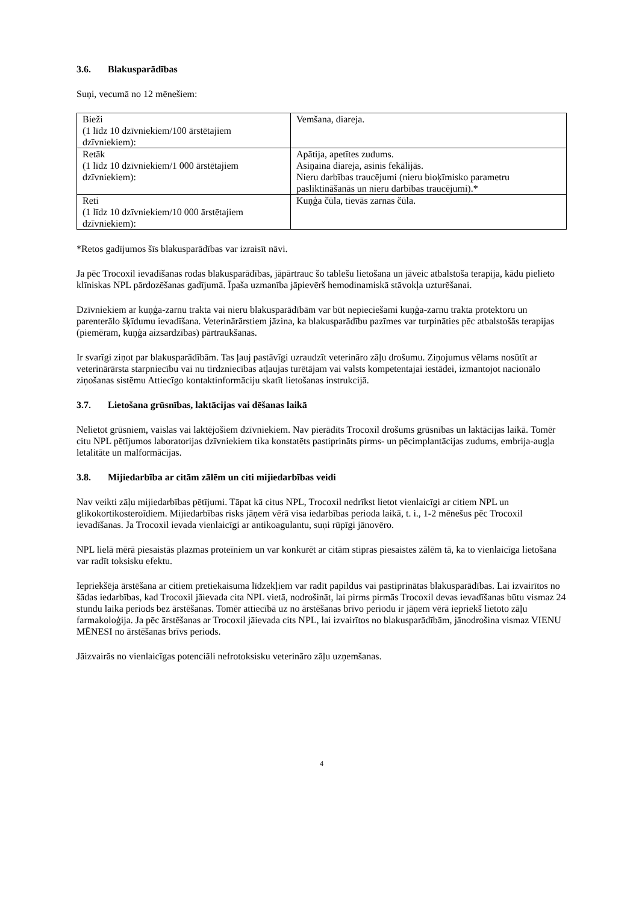3.6. Blakusparādības
Suņi, vecumā no 12 mēnešiem:
| Bieži (1 līdz 10 dzīvniekiem/100 ārstētajiem dzīvniekiem): | Vemšana, diareja. |
| Retāk (1 līdz 10 dzīvniekiem/1 000 ārstētajiem dzīvniekiem): | Apātija, apetītes zudums. Asiņaina diareja, asinis fekālijās. Nieru darbības traucējumi (nieru bioķīmisko parametru pasliktināšanās un nieru darbības traucējumi).* |
| Reti (1 līdz 10 dzīvniekiem/10 000 ārstētajiem dzīvniekiem): | Kuņģa čūla, tievās zarnas čūla. |
*Retos gadījumos šīs blakusparādības var izraisīt nāvi.
Ja pēc Trocoxil ievadīšanas rodas blakusparādības, jāpārtrauc šo tablešu lietošana un jāveic atbalstoša terapija, kādu pielieto klīniskas NPL pārdozēšanas gadījumā. Īpaša uzmanība jāpievērš hemodinamiskā stāvokļa uzturēšanai.
Dzīvniekiem ar kuņģa-zarnu trakta vai nieru blakusparādībām var būt nepieciešami kuņģa-zarnu trakta protektoru un parenterālo šķīdumu ievadīšana. Veterinārārstiem jāzina, ka blakusparādību pazīmes var turpināties pēc atbalstošās terapijas (piemēram, kuņģa aizsardzības) pārtraukšanas.
Ir svarīgi ziņot par blakusparādībām. Tas ļauj pastāvīgi uzraudzīt veterināro zāļu drošumu. Ziņojumus vēlams nosūtīt ar veterinārārsta starpniecību vai nu tirdzniecības atļaujas turētājam vai valsts kompetentajai iestādei, izmantojot nacionālo ziņošanas sistēmu Attiecīgo kontaktinformāciju skatīt lietošanas instrukcijā.
3.7. Lietošana grūsnības, laktācijas vai dēšanas laikā
Nelietot grūsniem, vaislas vai laktējošiem dzīvniekiem. Nav pierādīts Trocoxil drošums grūsnības un laktācijas laikā. Tomēr citu NPL pētījumos laboratorijas dzīvniekiem tika konstatēts pastiprināts pirms- un pēcimplantācijas zudums, embrija-augļa letalitāte un malformācijas.
3.8. Mijiedarbība ar citām zālēm un citi mijiedarbības veidi
Nav veikti zāļu mijiedarbības pētījumi. Tāpat kā citus NPL, Trocoxil nedrīkst lietot vienlaicīgi ar citiem NPL un glikokortikosteroīdiem. Mijiedarbības risks jāņem vērā visa iedarbības perioda laikā, t. i., 1-2 mēnešus pēc Trocoxil ievadīšanas. Ja Trocoxil ievada vienlaicīgi ar antikoagulantu, suņi rūpīgi jānovēro.
NPL lielā mērā piesaistās plazmas proteīniem un var konkurēt ar citām stipras piesaistes zālēm tā, ka to vienlaicīga lietošana var radīt toksisku efektu.
Iepriekšēja ārstēšana ar citiem pretiekaisuma līdzekļiem var radīt papildus vai pastiprinātas blakusparādības. Lai izvairītos no šādas iedarbības, kad Trocoxil jāievada cita NPL vietā, nodrošināt, lai pirms pirmās Trocoxil devas ievadīšanas būtu vismaz 24 stundu laika periods bez ārstēšanas. Tomēr attiecībā uz no ārstēšanas brīvo periodu ir jāņem vērā iepriekš lietoto zāļu farmakoloģija. Ja pēc ārstēšanas ar Trocoxil jāievada cits NPL, lai izvairītos no blakusparādībām, jānodrošina vismaz VIENU MĒNESI no ārstēšanas brīvs periods.
Jāizvairās no vienlaicīgas potenciāli nefrotoksisku veterināro zāļu uzņemšanas.
4